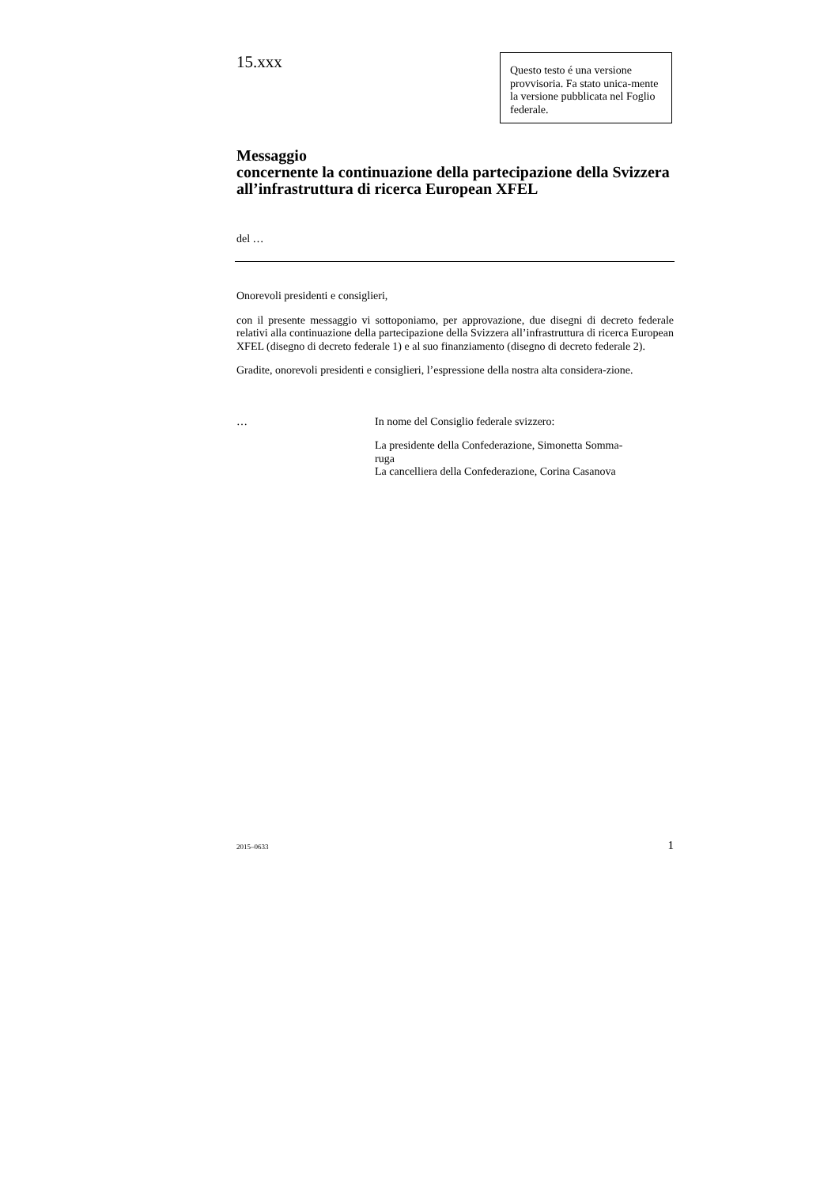15.xxx
Questo testo é una versione provvisoria. Fa stato unica-mente la versione pubblicata nel Foglio federale.
Messaggio
concernente la continuazione della partecipazione della Svizzera all’infrastruttura di ricerca European XFEL
del …
Onorevoli presidenti e consiglieri,
con il presente messaggio vi sottoponiamo, per approvazione, due disegni di decreto federale relativi alla continuazione della partecipazione della Svizzera all’infrastruttura di ricerca European XFEL (disegno di decreto federale 1) e al suo finanziamento (disegno di decreto federale 2).
Gradite, onorevoli presidenti e consiglieri, l’espressione della nostra alta considera-zione.
… In nome del Consiglio federale svizzero:
La presidente della Confederazione, Simonetta Somma-
ruga
La cancelliera della Confederazione, Corina Casanova
2015–0633 1